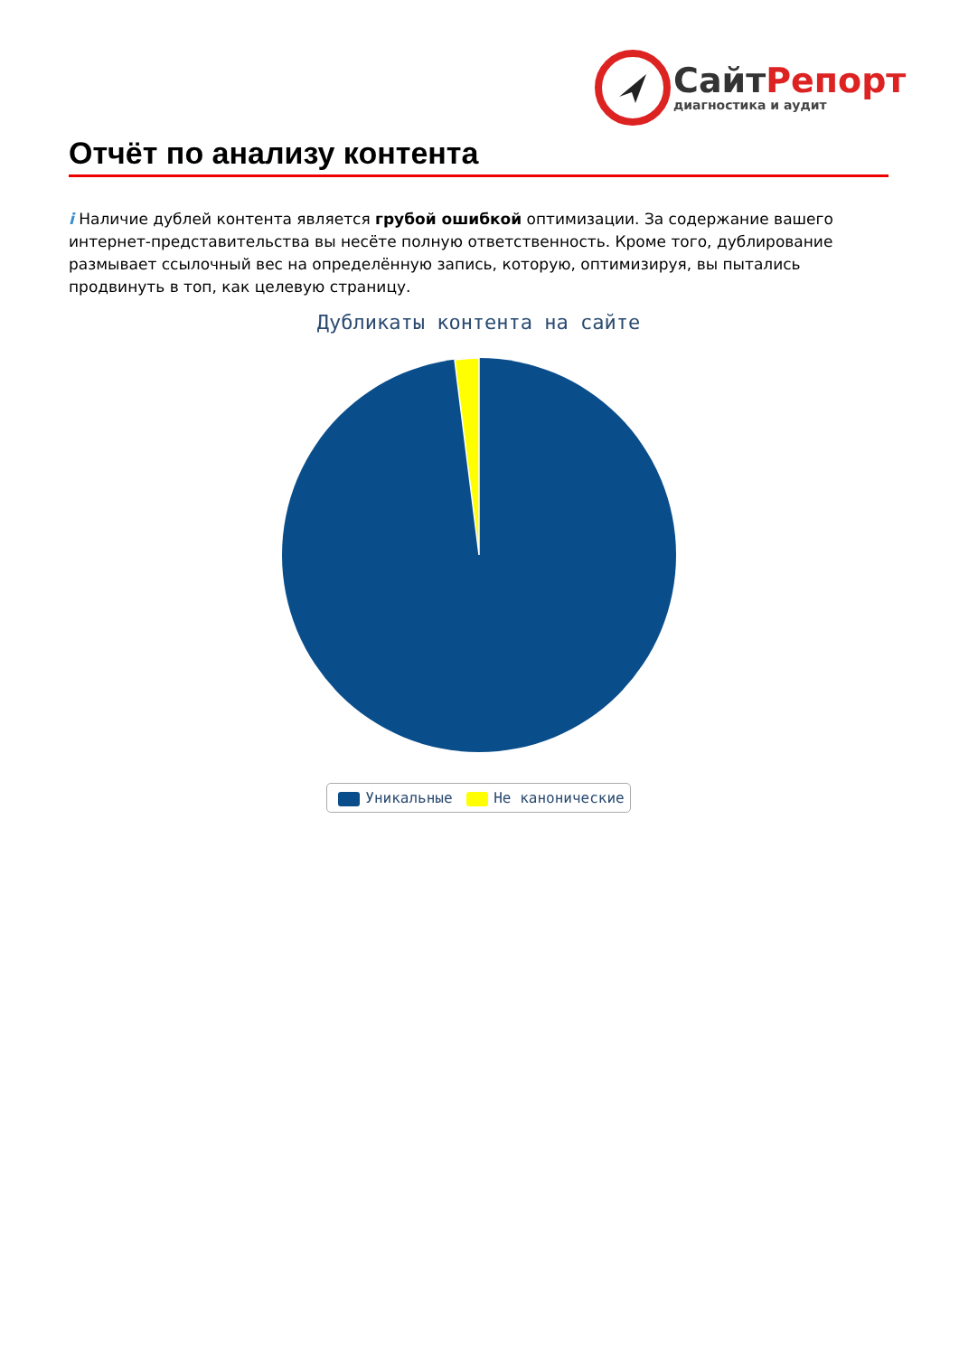СайтРепорт
диагностика и аудит
Отчёт по анализу контента
i Наличие дублей контента является грубой ошибкой оптимизации. За содержание вашего интернет-представительства вы несёте полную ответственность. Кроме того, дублирование размывает ссылочный вес на определённую запись, которую, оптимизируя, вы пытались продвинуть в топ, как целевую страницу.
Дубликаты контента на сайте
Уникальные Не канонические